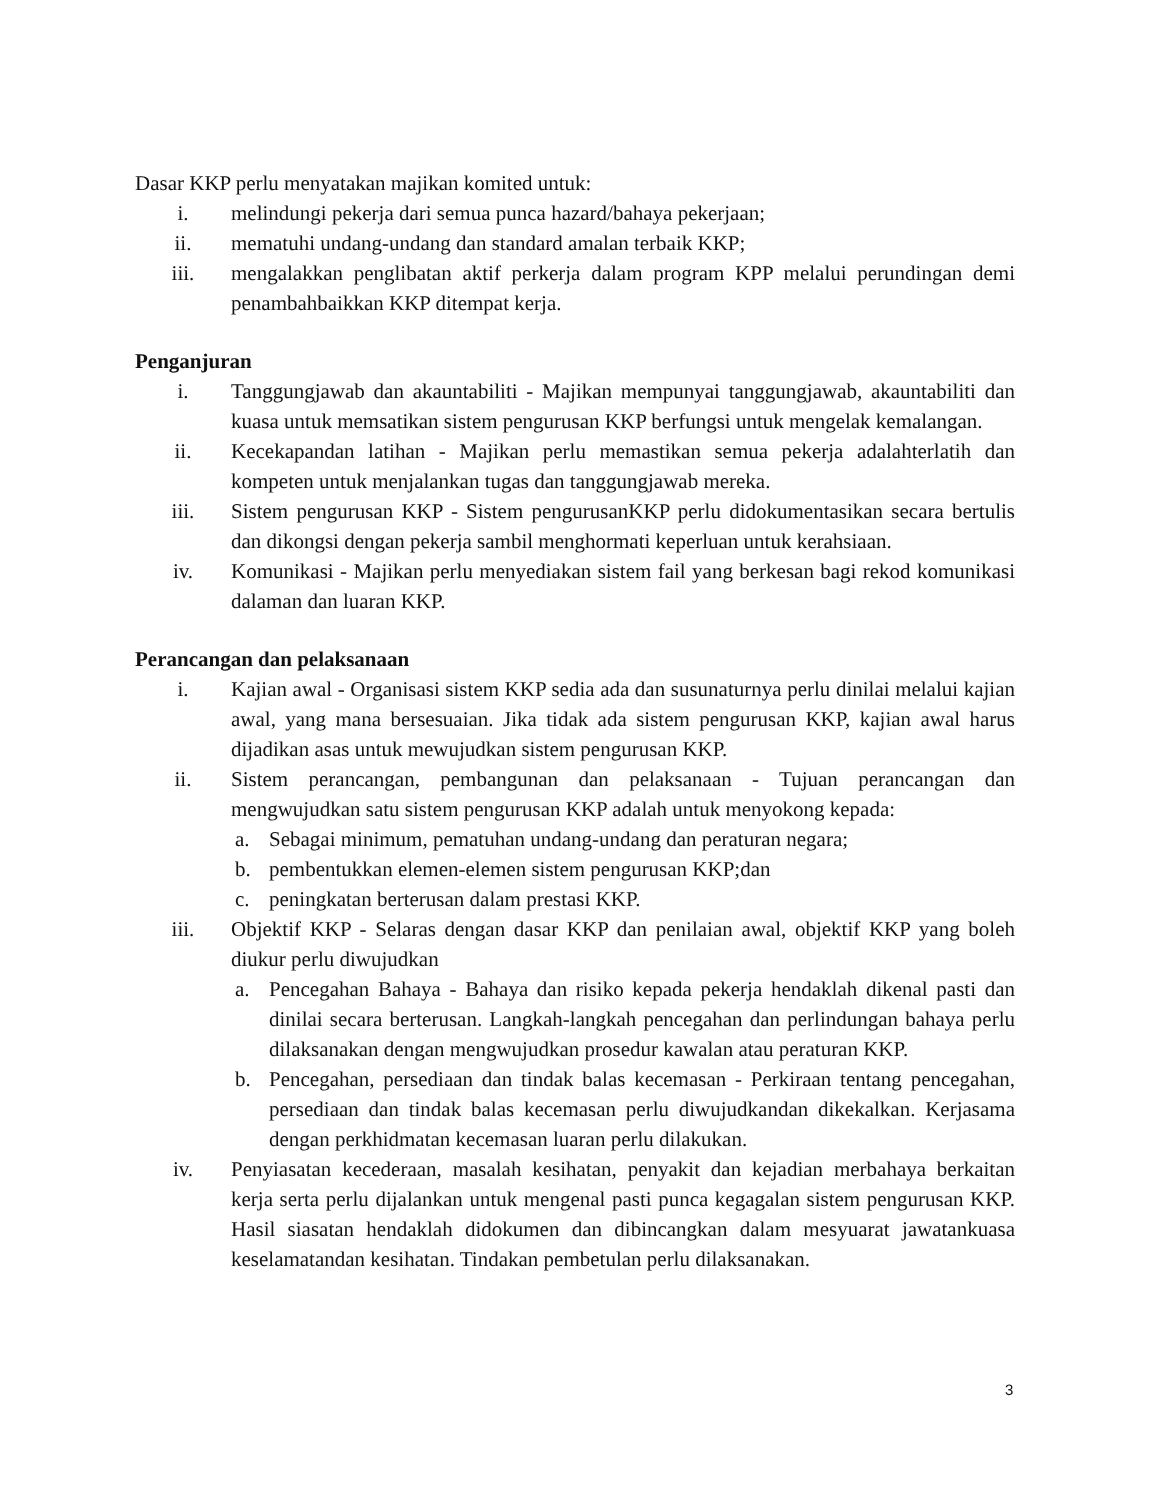Dasar KKP perlu menyatakan majikan komited untuk:
i. melindungi pekerja dari semua punca hazard/bahaya pekerjaan;
ii. mematuhi undang-undang dan standard amalan terbaik KKP;
iii. mengalakkan penglibatan aktif perkerja dalam program KPP melalui perundingan demi penambahbaikkan KKP ditempat kerja.
Penganjuran
i. Tanggungjawab dan akauntabiliti - Majikan mempunyai tanggungjawab, akauntabiliti dan kuasa untuk memsatikan sistem pengurusan KKP berfungsi untuk mengelak kemalangan.
ii. Kecekapandan latihan - Majikan perlu memastikan semua pekerja adalahterlatih dan kompeten untuk menjalankan tugas dan tanggungjawab mereka.
iii. Sistem pengurusan KKP - Sistem pengurusanKKP perlu didokumentasikan secara bertulis dan dikongsi dengan pekerja sambil menghormati keperluan untuk kerahsiaan.
iv. Komunikasi - Majikan perlu menyediakan sistem fail yang berkesan bagi rekod komunikasi dalaman dan luaran KKP.
Perancangan dan pelaksanaan
i. Kajian awal - Organisasi sistem KKP sedia ada dan susunaturnya perlu dinilai melalui kajian awal, yang mana bersesuaian. Jika tidak ada sistem pengurusan KKP, kajian awal harus dijadikan asas untuk mewujudkan sistem pengurusan KKP.
ii. Sistem perancangan, pembangunan dan pelaksanaan - Tujuan perancangan dan mengwujudkan satu sistem pengurusan KKP adalah untuk menyokong kepada:
a. Sebagai minimum, pematuhan undang-undang dan peraturan negara;
b. pembentukkan elemen-elemen sistem pengurusan KKP;dan
c. peningkatan berterusan dalam prestasi KKP.
iii. Objektif KKP - Selaras dengan dasar KKP dan penilaian awal, objektif KKP yang boleh diukur perlu diwujudkan
a. Pencegahan Bahaya - Bahaya dan risiko kepada pekerja hendaklah dikenal pasti dan dinilai secara berterusan. Langkah-langkah pencegahan dan perlindungan bahaya perlu dilaksanakan dengan mengwujudkan prosedur kawalan atau peraturan KKP.
b. Pencegahan, persediaan dan tindak balas kecemasan - Perkiraan tentang pencegahan, persediaan dan tindak balas kecemasan perlu diwujudkandan dikekalkan. Kerjasama dengan perkhidmatan kecemasan luaran perlu dilakukan.
iv. Penyiasatan kecederaan, masalah kesihatan, penyakit dan kejadian merbahaya berkaitan kerja serta perlu dijalankan untuk mengenal pasti punca kegagalan sistem pengurusan KKP. Hasil siasatan hendaklah didokumen dan dibincangkan dalam mesyuarat jawatankuasa keselamatandan kesihatan. Tindakan pembetulan perlu dilaksanakan.
3